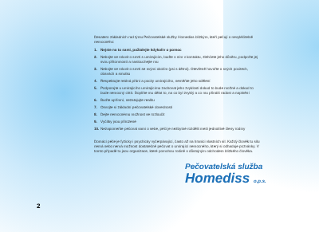Desatero základních rad týmu Pečovatelské služby Homediss blízkým, kteří pečují o nevyléčitelně nemocného:
1. Nejste na to sami, požádejte kdykoliv o pomoc
2. Nebojte se mluvit o smrti s umírajícím, buďte s ním v kontaktu, zlehčete jeho důvěru, podpořte jej svou přítomností a naslouchejte mu
3. Nebojte se mluvit o smrti se svými okolím (psi s dětmi). Otevřeně hovořte o svých pocitech, obavách a smutku
4. Respektujte reálná přání a pocity umírajícího, neměňte jeho sdělení
5. Podporujte u umírajícího umírajícímu zachovat jeho zvyklosti dokud to bude možné a dokud to bude nemocný chtít. Doplňte mu dělat to, na co byl zvyklý a co mu přináší radost a naplnění
6. Buďte upřímní, nezatajujte realitu
7. Osvojte si základní pečovatelské dovednosti
8. Dejte nemocnému možnost se rozloučit
9. Vyčítky jsou přirozené
10. Nezapomeňte pečovat sami o sebe, péči je nezbytné rozdělit mezi jednotlivé členy rodiny
Domácí péče je fyzicky i psychicky vyčerpávající, často až na hranici vlastních sil. Každý člověk tu sílu nemá nebo nemá možnost dostatečně pečovat o umírající nemocného, který si odhaduje pozvánky. V tomto případě tu jsou organizace, které pomohou rodině s důstojným odchodem blízkého člověka.
Pečovatelská služba
Homediss o.p.s.
2